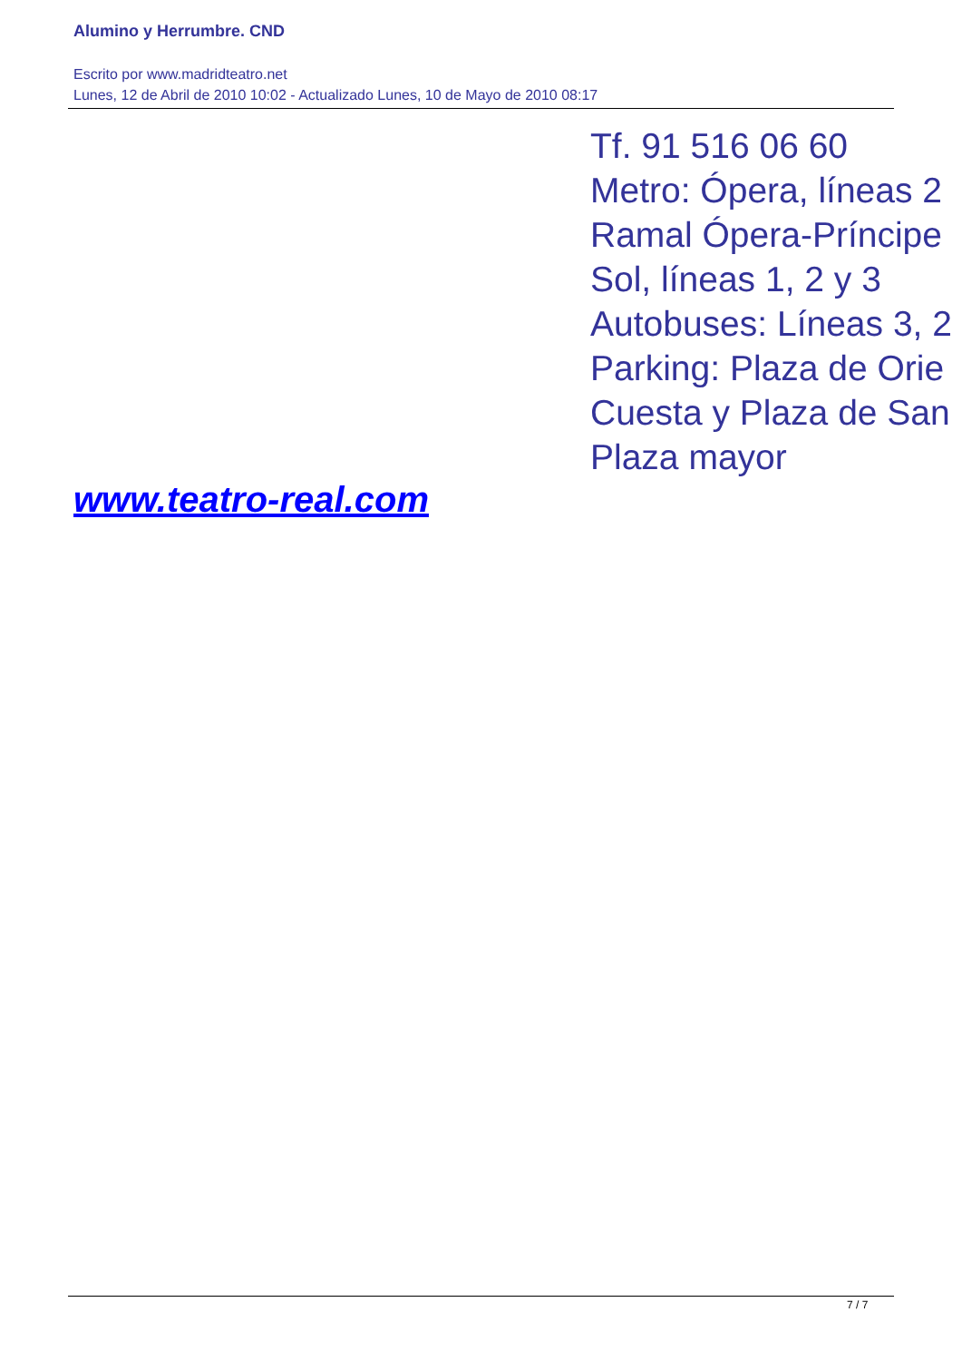Alumino y Herrumbre. CND
Escrito por www.madridteatro.net
Lunes, 12 de Abril de 2010 10:02 - Actualizado Lunes, 10 de Mayo de 2010 08:17
Tf. 91 516 06 60
Metro: Ópera, líneas 2
Ramal Ópera-Príncipe
Sol, líneas 1, 2 y 3
Autobuses: Líneas 3, 2
Parking: Plaza de Orie
Cuesta y Plaza de San
Plaza mayor
www.teatro-real.com
7 / 7